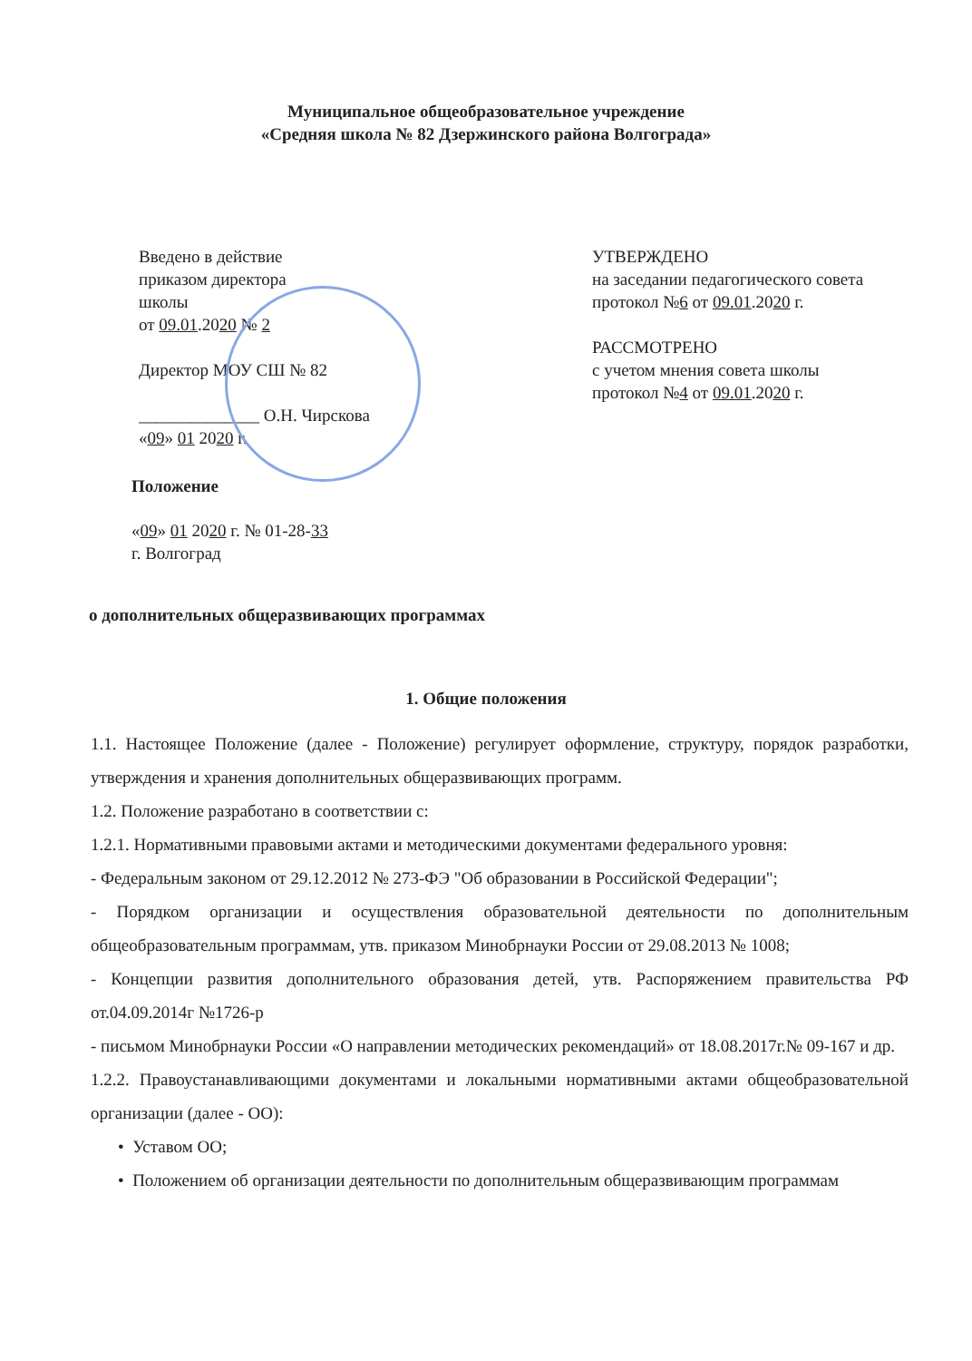Муниципальное общеобразовательное учреждение
«Средняя школа № 82 Дзержинского района Волгограда»
Введено в действие
приказом директора
школы
от 09.01.2020 № 2
Директор МОУ СШ № 82
______________ О.Н. Чирскова
«09» 01 2020 г.
УТВЕРЖДЕНО
на заседании педагогического совета
протокол №6 от 09.01.2020 г.
РАССМОТРЕНО
с учетом мнения совета школы
протокол №4 от 09.01.2020 г.
Положение
«09» 01 2020 г. № 01-28-33
г. Волгоград
о дополнительных общеразвивающих программах
1. Общие положения
1.1. Настоящее Положение (далее - Положение) регулирует оформление, структуру, порядок разработки, утверждения и хранения дополнительных общеразвивающих программ.
1.2. Положение разработано в соответствии с:
1.2.1. Нормативными правовыми актами и методическими документами федерального уровня:
- Федеральным законом от 29.12.2012 № 273-ФЭ "Об образовании в Российской Федерации";
- Порядком организации и осуществления образовательной деятельности по дополнительным общеобразовательным программам, утв. приказом Минобрнауки России от 29.08.2013 № 1008;
- Концепции развития дополнительного образования детей, утв. Распоряжением правительства РФ от.04.09.2014г №1726-р
- письмом Минобрнауки России «О направлении методических рекомендаций» от 18.08.2017г.№ 09-167 и др.
1.2.2. Правоустанавливающими документами и локальными нормативными актами общеобразовательной организации (далее - ОО):
• Уставом ОО;
• Положением об организации деятельности по дополнительным общеразвивающим программам